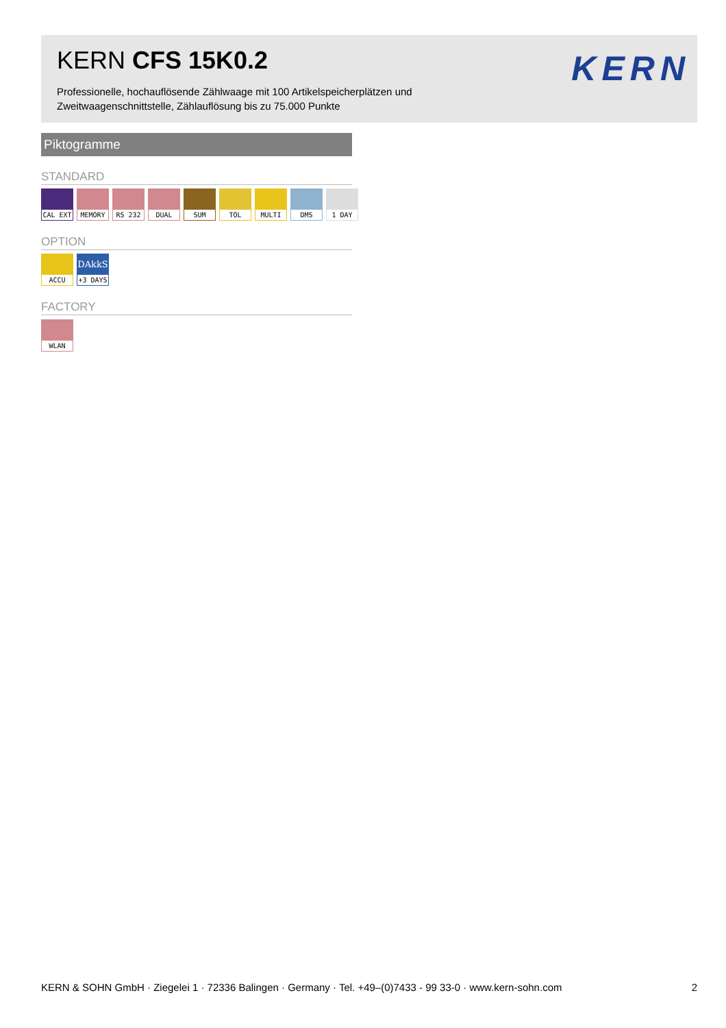KERN CFS 15K0.2
Professionelle, hochauflösende Zählwaage mit 100 Artikelspeicherplätzen und Zweitwaagenschnittstelle, Zählauflösung bis zu 75.000 Punkte
KERN
Piktogramme
STANDARD
CAL EXT
MEMORY
RS 232
DUAL SUM TOL MULTI
DMS 1 DAY
OPTION
ACCU
DAkkS
+3 DAYS
FACTORY
WLAN
KERN & SOHN GmbH · Ziegelei 1 · 72336 Balingen · Germany · Tel. +49–(0)7433 - 99 33-0 · www.kern-sohn.com 2